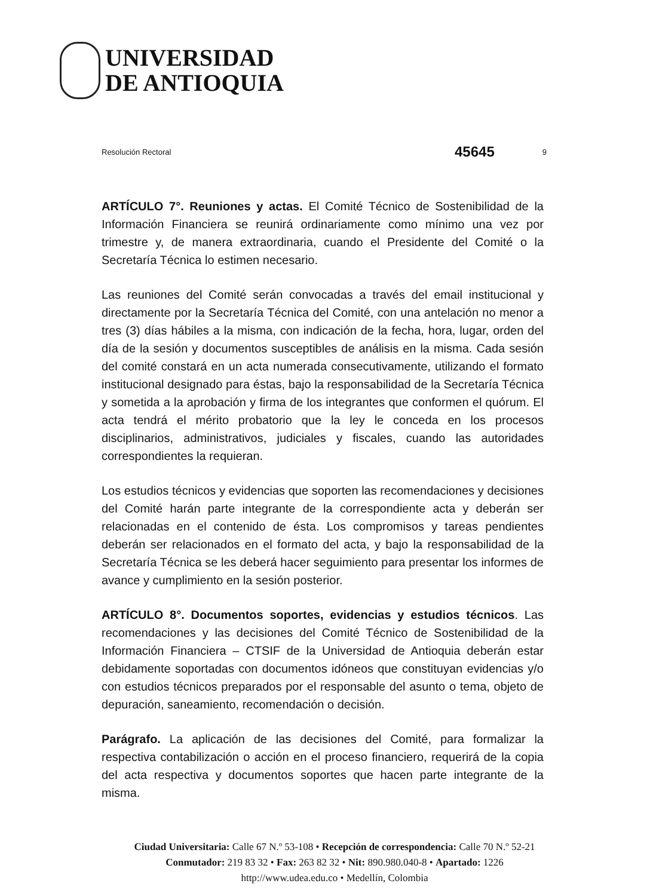UNIVERSIDAD
DE ANTIOQUIA
Resolución Rectoral 45645 9
ARTÍCULO 7°. Reuniones y actas. El Comité Técnico de Sostenibilidad de la Información Financiera se reunirá ordinariamente como mínimo una vez por trimestre y, de manera extraordinaria, cuando el Presidente del Comité o la Secretaría Técnica lo estimen necesario.
Las reuniones del Comité serán convocadas a través del email institucional y directamente por la Secretaría Técnica del Comité, con una antelación no menor a tres (3) días hábiles a la misma, con indicación de la fecha, hora, lugar, orden del día de la sesión y documentos susceptibles de análisis en la misma. Cada sesión del comité constará en un acta numerada consecutivamente, utilizando el formato institucional designado para éstas, bajo la responsabilidad de la Secretaría Técnica y sometida a la aprobación y firma de los integrantes que conformen el quórum. El acta tendrá el mérito probatorio que la ley le conceda en los procesos disciplinarios, administrativos, judiciales y fiscales, cuando las autoridades correspondientes la requieran.
Los estudios técnicos y evidencias que soporten las recomendaciones y decisiones del Comité harán parte integrante de la correspondiente acta y deberán ser relacionadas en el contenido de ésta. Los compromisos y tareas pendientes deberán ser relacionados en el formato del acta, y bajo la responsabilidad de la Secretaría Técnica se les deberá hacer seguimiento para presentar los informes de avance y cumplimiento en la sesión posterior.
ARTÍCULO 8°. Documentos soportes, evidencias y estudios técnicos. Las recomendaciones y las decisiones del Comité Técnico de Sostenibilidad de la Información Financiera – CTSIF de la Universidad de Antioquia deberán estar debidamente soportadas con documentos idóneos que constituyan evidencias y/o con estudios técnicos preparados por el responsable del asunto o tema, objeto de depuración, saneamiento, recomendación o decisión.
Parágrafo. La aplicación de las decisiones del Comité, para formalizar la respectiva contabilización o acción en el proceso financiero, requerirá de la copia del acta respectiva y documentos soportes que hacen parte integrante de la misma.
Ciudad Universitaria: Calle 67 N.º 53-108 • Recepción de correspondencia: Calle 70 N.º 52-21
Conmutador: 219 83 32 • Fax: 263 82 32 • Nit: 890.980.040-8 • Apartado: 1226
http://www.udea.edu.co • Medellín, Colombia